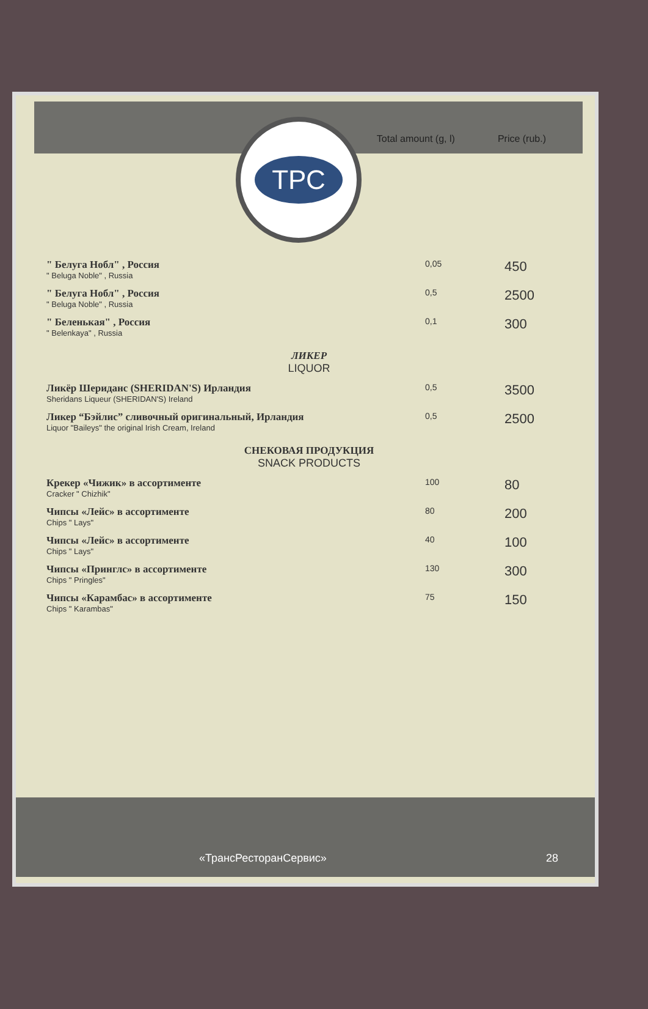Total amount (g, l)
Price (rub.)
ТРС
| " Белуга Нобл" , Россия " Beluga Noble" , Russia | 0,05 | 450 |
| " Белуга Нобл" , Россия " Beluga Noble" , Russia | 0,5 | 2500 |
| " Беленькая" , Россия " Belenkaya" , Russia | 0,1 | 300 |
| ЛИКЕР LIQUOR | | |
| Ликёр Шериданс (SHERIDAN'S) Ирландия Sheridans Liqueur (SHERIDAN'S) Ireland | 0,5 | 3500 |
| Ликер “Бэйлис” сливочный оригинальный, Ирландия Liquor "Baileys" the original Irish Cream, Ireland | 0,5 | 2500 |
| СНЕКОВАЯ ПРОДУКЦИЯ SNACK PRODUCTS | | |
| Крекер «Чижик» в ассортименте Cracker " Chizhik" | 100 | 80 |
| Чипсы «Лейс» в ассортименте Chips " Lays" | 80 | 200 |
| Чипсы «Лейс» в ассортименте Chips " Lays" | 40 | 100 |
| Чипсы «Принглс» в ассортименте Chips " Pringles" | 130 | 300 |
| Чипсы «Карамбас» в ассортименте Chips " Karambas" | 75 | 150 |
«ТрансРесторанСервис» 28